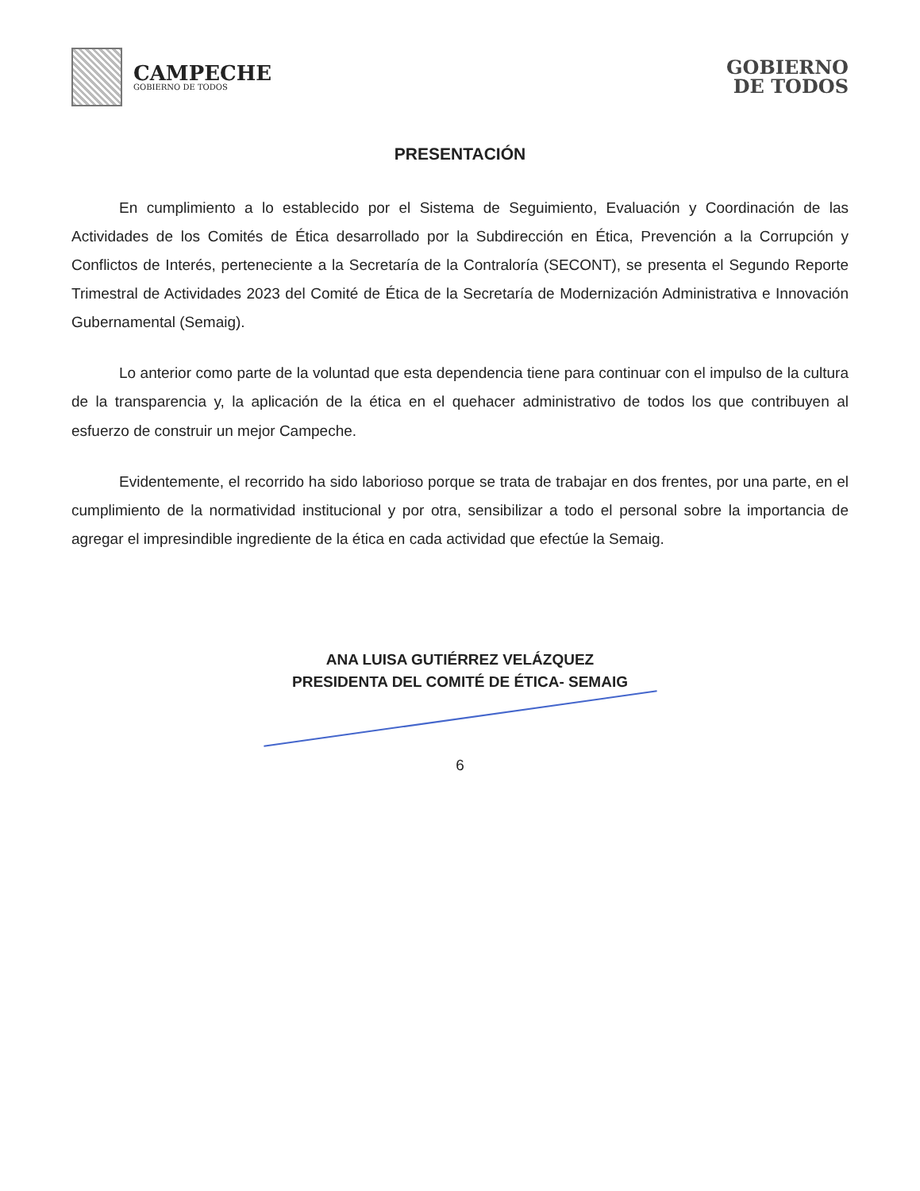CAMPECHE
GOBIERNO DE TODOS
GOBIERNO
DE TODOS
PRESENTACIÓN
En cumplimiento a lo establecido por el Sistema de Seguimiento, Evaluación y Coordinación de las Actividades de los Comités de Ética desarrollado por la Subdirección en Ética, Prevención a la Corrupción y Conflictos de Interés, perteneciente a la Secretaría de la Contraloría (SECONT), se presenta el Segundo Reporte Trimestral de Actividades 2023 del Comité de Ética de la Secretaría de Modernización Administrativa e Innovación Gubernamental (Semaig).
Lo anterior como parte de la voluntad que esta dependencia tiene para continuar con el impulso de la cultura de la transparencia y, la aplicación de la ética en el quehacer administrativo de todos los que contribuyen al esfuerzo de construir un mejor Campeche.
Evidentemente, el recorrido ha sido laborioso porque se trata de trabajar en dos frentes, por una parte, en el cumplimiento de la normatividad institucional y por otra, sensibilizar a todo el personal sobre la importancia de agregar el impresindible ingrediente de la ética en cada actividad que efectúe la Semaig.
ANA LUISA GUTIÉRREZ VELÁZQUEZ
PRESIDENTA DEL COMITÉ DE ÉTICA- SEMAIG
6